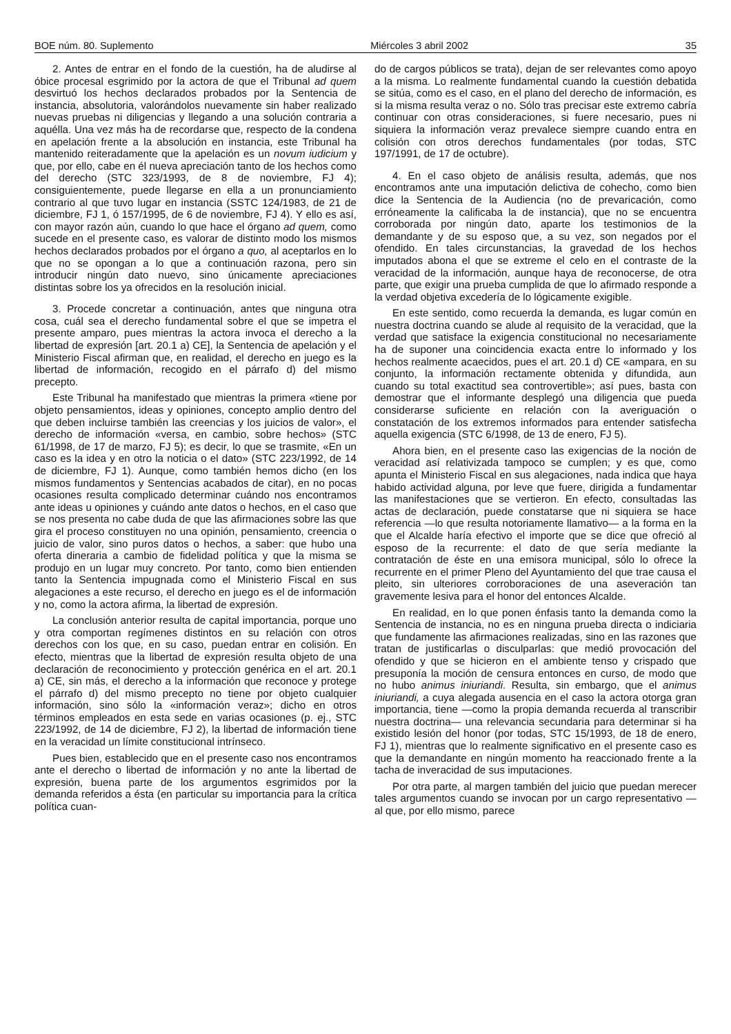BOE núm. 80. Suplemento Miércoles 3 abril 2002 35
2. Antes de entrar en el fondo de la cuestión, ha de aludirse al óbice procesal esgrimido por la actora de que el Tribunal ad quem desvirtuó los hechos declarados probados por la Sentencia de instancia, absolutoria, valorándolos nuevamente sin haber realizado nuevas pruebas ni diligencias y llegando a una solución contraria a aquélla. Una vez más ha de recordarse que, respecto de la condena en apelación frente a la absolución en instancia, este Tribunal ha mantenido reiteradamente que la apelación es un novum iudicium y que, por ello, cabe en él nueva apreciación tanto de los hechos como del derecho (STC 323/1993, de 8 de noviembre, FJ 4); consiguientemente, puede llegarse en ella a un pronunciamiento contrario al que tuvo lugar en instancia (SSTC 124/1983, de 21 de diciembre, FJ 1, ó 157/1995, de 6 de noviembre, FJ 4). Y ello es así, con mayor razón aún, cuando lo que hace el órgano ad quem, como sucede en el presente caso, es valorar de distinto modo los mismos hechos declarados probados por el órgano a quo, al aceptarlos en lo que no se opongan a lo que a continuación razona, pero sin introducir ningún dato nuevo, sino únicamente apreciaciones distintas sobre los ya ofrecidos en la resolución inicial.
3. Procede concretar a continuación, antes que ninguna otra cosa, cuál sea el derecho fundamental sobre el que se impetra el presente amparo, pues mientras la actora invoca el derecho a la libertad de expresión [art. 20.1 a) CE], la Sentencia de apelación y el Ministerio Fiscal afirman que, en realidad, el derecho en juego es la libertad de información, recogido en el párrafo d) del mismo precepto.
Este Tribunal ha manifestado que mientras la primera «tiene por objeto pensamientos, ideas y opiniones, concepto amplio dentro del que deben incluirse también las creencias y los juicios de valor», el derecho de información «versa, en cambio, sobre hechos» (STC 61/1998, de 17 de marzo, FJ 5); es decir, lo que se trasmite, «En un caso es la idea y en otro la noticia o el dato» (STC 223/1992, de 14 de diciembre, FJ 1). Aunque, como también hemos dicho (en los mismos fundamentos y Sentencias acabados de citar), en no pocas ocasiones resulta complicado determinar cuándo nos encontramos ante ideas u opiniones y cuándo ante datos o hechos, en el caso que se nos presenta no cabe duda de que las afirmaciones sobre las que gira el proceso constituyen no una opinión, pensamiento, creencia o juicio de valor, sino puros datos o hechos, a saber: que hubo una oferta dineraria a cambio de fidelidad política y que la misma se produjo en un lugar muy concreto. Por tanto, como bien entienden tanto la Sentencia impugnada como el Ministerio Fiscal en sus alegaciones a este recurso, el derecho en juego es el de información y no, como la actora afirma, la libertad de expresión.
La conclusión anterior resulta de capital importancia, porque uno y otra comportan regímenes distintos en su relación con otros derechos con los que, en su caso, puedan entrar en colisión. En efecto, mientras que la libertad de expresión resulta objeto de una declaración de reconocimiento y protección genérica en el art. 20.1 a) CE, sin más, el derecho a la información que reconoce y protege el párrafo d) del mismo precepto no tiene por objeto cualquier información, sino sólo la «información veraz»; dicho en otros términos empleados en esta sede en varias ocasiones (p. ej., STC 223/1992, de 14 de diciembre, FJ 2), la libertad de información tiene en la veracidad un límite constitucional intrínseco.
Pues bien, establecido que en el presente caso nos encontramos ante el derecho o libertad de información y no ante la libertad de expresión, buena parte de los argumentos esgrimidos por la demanda referidos a ésta (en particular su importancia para la crítica política cuan-
do de cargos públicos se trata), dejan de ser relevantes como apoyo a la misma. Lo realmente fundamental cuando la cuestión debatida se sitúa, como es el caso, en el plano del derecho de información, es si la misma resulta veraz o no. Sólo tras precisar este extremo cabría continuar con otras consideraciones, si fuere necesario, pues ni siquiera la información veraz prevalece siempre cuando entra en colisión con otros derechos fundamentales (por todas, STC 197/1991, de 17 de octubre).
4. En el caso objeto de análisis resulta, además, que nos encontramos ante una imputación delictiva de cohecho, como bien dice la Sentencia de la Audiencia (no de prevaricación, como erróneamente la calificaba la de instancia), que no se encuentra corroborada por ningún dato, aparte los testimonios de la demandante y de su esposo que, a su vez, son negados por el ofendido. En tales circunstancias, la gravedad de los hechos imputados abona el que se extreme el celo en el contraste de la veracidad de la información, aunque haya de reconocerse, de otra parte, que exigir una prueba cumplida de que lo afirmado responde a la verdad objetiva excedería de lo lógicamente exigible.
En este sentido, como recuerda la demanda, es lugar común en nuestra doctrina cuando se alude al requisito de la veracidad, que la verdad que satisface la exigencia constitucional no necesariamente ha de suponer una coincidencia exacta entre lo informado y los hechos realmente acaecidos, pues el art. 20.1 d) CE «ampara, en su conjunto, la información rectamente obtenida y difundida, aun cuando su total exactitud sea controvertible»; así pues, basta con demostrar que el informante desplegó una diligencia que pueda considerarse suficiente en relación con la averiguación o constatación de los extremos informados para entender satisfecha aquella exigencia (STC 6/1998, de 13 de enero, FJ 5).
Ahora bien, en el presente caso las exigencias de la noción de veracidad así relativizada tampoco se cumplen; y es que, como apunta el Ministerio Fiscal en sus alegaciones, nada indica que haya habido actividad alguna, por leve que fuere, dirigida a fundamentar las manifestaciones que se vertieron. En efecto, consultadas las actas de declaración, puede constatarse que ni siquiera se hace referencia —lo que resulta notoriamente llamativo— a la forma en la que el Alcalde haría efectivo el importe que se dice que ofreció al esposo de la recurrente: el dato de que sería mediante la contratación de éste en una emisora municipal, sólo lo ofrece la recurrente en el primer Pleno del Ayuntamiento del que trae causa el pleito, sin ulteriores corroboraciones de una aseveración tan gravemente lesiva para el honor del entonces Alcalde.
En realidad, en lo que ponen énfasis tanto la demanda como la Sentencia de instancia, no es en ninguna prueba directa o indiciaria que fundamente las afirmaciones realizadas, sino en las razones que tratan de justificarlas o disculparlas: que medió provocación del ofendido y que se hicieron en el ambiente tenso y crispado que presuponía la moción de censura entonces en curso, de modo que no hubo animus iniuriandi. Resulta, sin embargo, que el animus iniuriandi, a cuya alegada ausencia en el caso la actora otorga gran importancia, tiene —como la propia demanda recuerda al transcribir nuestra doctrina— una relevancia secundaria para determinar si ha existido lesión del honor (por todas, STC 15/1993, de 18 de enero, FJ 1), mientras que lo realmente significativo en el presente caso es que la demandante en ningún momento ha reaccionado frente a la tacha de inveracidad de sus imputaciones.
Por otra parte, al margen también del juicio que puedan merecer tales argumentos cuando se invocan por un cargo representativo —al que, por ello mismo, parece